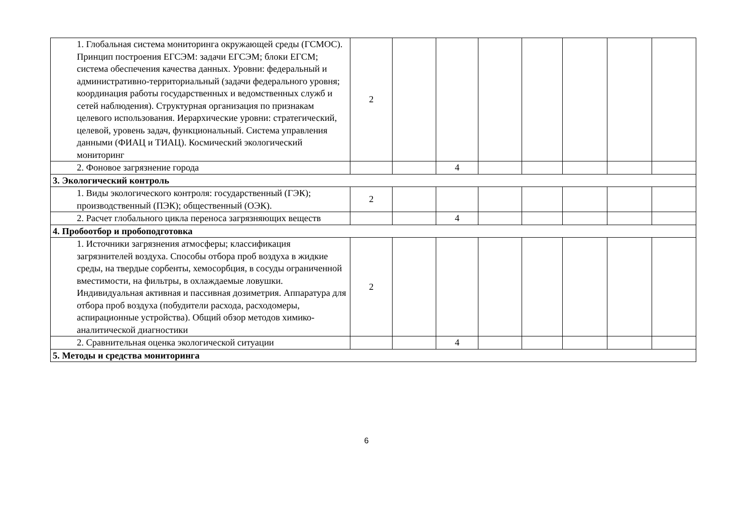| 1. Глобальная система мониторинга окружающей среды (ГСМОС). Принцип построения ЕГСЭМ: задачи ЕГСЭМ; блоки ЕГСМ; система обеспечения качества данных. Уровни: федеральный и административно-территориальный (задачи федерального уровня; координация работы государственных и ведомственных служб и сетей наблюдения). Структурная организация по признакам целевого использования. Иерархические уровни: стратегический, целевой, уровень задач, функциональный. Система управления данными (ФИАЦ и ТИАЦ). Космический экологический мониторинг | 2 | | | | | | | |
| 2. Фоновое загрязнение города | | | 4 | | | | | |
| 3. Экологический контроль | | | | | | | | |
| 1. Виды экологического контроля: государственный (ГЭК); производственный (ПЭК); общественный (ОЭК). | 2 | | | | | | | |
| 2. Расчет глобального цикла переноса загрязняющих веществ | | | 4 | | | | | |
| 4. Пробоотбор и пробоподготовка | | | | | | | | |
| 1. Источники загрязнения атмосферы; классификация загрязнителей воздуха. Способы отбора проб воздуха в жидкие среды, на твердые сорбенты, хемосорбция, в сосуды ограниченной вместимости, на фильтры, в охлаждаемые ловушки. Индивидуальная активная и пассивная дозиметрия. Аппаратура для отбора проб воздуха (побудители расхода, расходомеры, аспирационные устройства). Общий обзор методов химико-аналитической диагностики | 2 | | | | | | | |
| 2. Сравнительная оценка экологической ситуации | | | 4 | | | | | |
| 5. Методы и средства мониторинга | | | | | | | | |
6